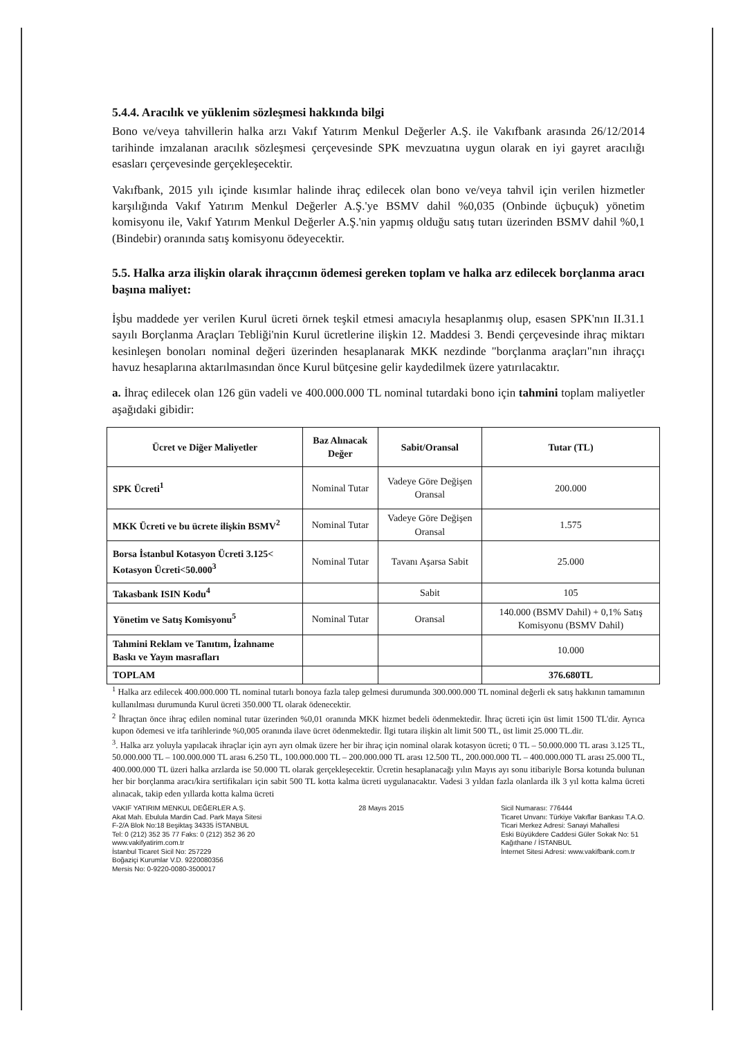5.4.4. Aracılık ve yüklenim sözleşmesi hakkında bilgi
Bono ve/veya tahvillerin halka arzı Vakıf Yatırım Menkul Değerler A.Ş. ile Vakıfbank arasında 26/12/2014 tarihinde imzalanan aracılık sözleşmesi çerçevesinde SPK mevzuatına uygun olarak en iyi gayret aracılığı esasları çerçevesinde gerçekleşecektir.
Vakıfbank, 2015 yılı içinde kısımlar halinde ihraç edilecek olan bono ve/veya tahvil için verilen hizmetler karşılığında Vakıf Yatırım Menkul Değerler A.Ş.'ye BSMV dahil %0,035 (Onbinde üçbuçuk) yönetim komisyonu ile, Vakıf Yatırım Menkul Değerler A.Ş.'nin yapmış olduğu satış tutarı üzerinden BSMV dahil %0,1 (Bindebir) oranında satış komisyonu ödeyecektir.
5.5. Halka arza ilişkin olarak ihraçcının ödemesi gereken toplam ve halka arz edilecek borçlanma aracı başına maliyet:
İşbu maddede yer verilen Kurul ücreti örnek teşkil etmesi amacıyla hesaplanmış olup, esasen SPK'nın II.31.1 sayılı Borçlanma Araçları Tebliği'nin Kurul ücretlerine ilişkin 12. Maddesi 3. Bendi çerçevesinde ihraç miktarı kesinleşen bonoları nominal değeri üzerinden hesaplanarak MKK nezdinde "borçlanma araçları"nın ihraççı havuz hesaplarına aktarılmasından önce Kurul bütçesine gelir kaydedilmek üzere yatırılacaktır.
a. İhraç edilecek olan 126 gün vadeli ve 400.000.000 TL nominal tutardaki bono için tahmini toplam maliyetler aşağıdaki gibidir:
| Ücret ve Diğer Maliyetler | Baz Alınacak Değer | Sabit/Oransal | Tutar (TL) |
| --- | --- | --- | --- |
| SPK Ücreti<sup>1</sup> | Nominal Tutar | Vadeye Göre Değişen Oransal | 200.000 |
| MKK Ücreti ve bu ücrete ilişkin BSMV<sup>2</sup> | Nominal Tutar | Vadeye Göre Değişen Oransal | 1.575 |
| Borsa İstanbul Kotasyon Ücreti 3.125< Kotasyon Ücreti<50.000<sup>3</sup> | Nominal Tutar | Tavanı Aşarsa Sabit | 25.000 |
| Takasbank ISIN Kodu<sup>4</sup> | | Sabit | 105 |
| Yönetim ve Satış Komisyonu<sup>5</sup> | Nominal Tutar | Oransal | 140.000 (BSMV Dahil) + 0,1% Satış Komisyonu (BSMV Dahil) |
| Tahmini Reklam ve Tanıtım, İzahname Baskı ve Yayın masrafları | | | 10.000 |
| TOPLAM | | | 376.680TL |
<sup>1</sup> Halka arz edilecek 400.000.000 TL nominal tutarlı bonoya fazla talep gelmesi durumunda 300.000.000 TL nominal değerli ek satış hakkının tamamının kullanılması durumunda Kurul ücreti 350.000 TL olarak ödenecektir.
<sup>2</sup> İhraçtan önce ihraç edilen nominal tutar üzerinden %0,01 oranında MKK hizmet bedeli ödenmektedir. İhraç ücreti için üst limit 1500 TL'dir. Ayrıca kupon ödemesi ve itfa tarihlerinde %0,005 oranında ilave ücret ödenmektedir. İlgi tutara ilişkin alt limit 500 TL, üst limit 25.000 TL.dir.
<sup>3</sup>. Halka arz yoluyla yapılacak ihraçlar için ayrı ayrı olmak üzere her bir ihraç için nominal olarak kotasyon ücreti; 0 TL – 50.000.000 TL arası 3.125 TL, 50.000.000 TL – 100.000.000 TL arası 6.250 TL, 100.000.000 TL – 200.000.000 TL arası 12.500 TL, 200.000.000 TL – 400.000.000 TL arası 25.000 TL, 400.000.000 TL üzeri halka arzlarda ise 50.000 TL olarak gerçekleşecektir. Ücretin hesaplanacağı yılın Mayıs ayı sonu itibariyle Borsa kotunda bulunan her bir borçlanma aracı/kira sertifikaları için sabit 500 TL kotta kalma ücreti uygulanacaktır. Vadesi 3 yıldan fazla olanlarda ilk 3 yıl kotta kalma ücreti alınacak, takip eden yıllarda kotta kalma ücreti
VAKIF YATIRIM MENKUL DEĞERLER A.Ş.
Akat Mah. Ebulula Mardin Cad. Park Maya Sitesi
F-2/A Blok No:18 Beşiktaş 34335 İSTANBUL
Tel: 0 (212) 352 35 77 Faks: 0 (212) 352 36 20
www.vakifyatirim.com.tr
İstanbul Ticaret Sicil No: 257229
Boğaziçi Kurumlar V.D. 9220080356
Mersis No: 0-9220-0080-3500017
28 Mayıs 2015 Sicil Numarası: 776444
Ticaret Unvanı: Türkiye Vakıflar Bankası T.A.O.
Ticari Merkez Adresi: Sanayi Mahallesi
Eski Büyükdere Caddesi Güler Sokak No: 51
Kağıthane / İSTANBUL
İnternet Sitesi Adresi: www.vakifbank.com.tr